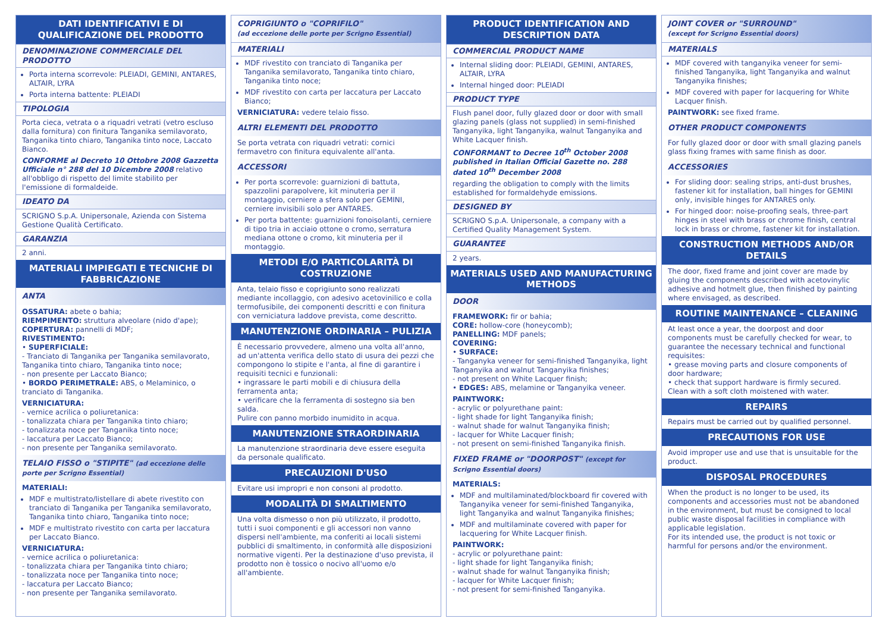DATI IDENTIFICATIVI E DI QUALIFICAZIONE DEL PRODOTTO
DENOMINAZIONE COMMERCIALE DEL PRODOTTO
Porta interna scorrevole: PLEIADI, GEMINI, ANTARES, ALTAIR, LYRA
Porta interna battente: PLEIADI
TIPOLOGIA
Porta cieca, vetrata o a riquadri vetrati (vetro escluso dalla fornitura) con finitura Tanganika semilavorato, Tanganika tinto chiaro, Tanganika tinto noce, Laccato Bianco.
CONFORME al Decreto 10 Ottobre 2008 Gazzetta Ufficiale n° 288 del 10 Dicembre 2008 relativo all'obbligo di rispetto del limite stabilito per l'emissione di formaldeide.
IDEATO DA
SCRIGNO S.p.A. Unipersonale, Azienda con Sistema Gestione Qualità Certificato.
GARANZIA
2 anni.
MATERIALI IMPIEGATI E TECNICHE DI FABBRICAZIONE
ANTA
OSSATURA: abete o bahia;
RIEMPIMENTO: struttura alveolare (nido d'ape);
COPERTURA: pannelli di MDF;
RIVESTIMENTO:
• SUPERFICIALE:
- Tranciato di Tanganika per Tanganika semilavorato, Tanganika tinto chiaro, Tanganika tinto noce;
- non presente per Laccato Bianco;
• BORDO PERIMETRALE: ABS, o Melaminico, o tranciato di Tanganika.
VERNICIATURA:
- vernice acrilica o poliuretanica:
- tonalizzata chiara per Tanganika tinto chiaro;
- tonalizzata noce per Tanganika tinto noce;
- laccatura per Laccato Bianco;
- non presente per Tanganika semilavorato.
TELAIO FISSO o "STIPITE" (ad eccezione delle porte per Scrigno Essential)
MATERIALI:
MDF e multistrato/listellare di abete rivestito con tranciato di Tanganika per Tanganika semilavorato, Tanganika tinto chiaro, Tanganika tinto noce;
MDF e multistrato rivestito con carta per laccatura per Laccato Bianco.
VERNICIATURA:
- vernice acrilica o poliuretanica:
- tonalizzata chiara per Tanganika tinto chiaro;
- tonalizzata noce per Tanganika tinto noce;
- laccatura per Laccato Bianco;
- non presente per Tanganika semilavorato.
COPRIGIUNTO o "COPRIFILO"
(ad eccezione delle porte per Scrigno Essential)
MATERIALI
MDF rivestito con tranciato di Tanganika per Tanganika semilavorato, Tanganika tinto chiaro, Tanganika tinto noce;
MDF rivestito con carta per laccatura per Laccato Bianco;
VERNICIATURA: vedere telaio fisso.
ALTRI ELEMENTI DEL PRODOTTO
Se porta vetrata con riquadri vetrati: cornici fermavetro con finitura equivalente all'anta.
ACCESSORI
Per porta scorrevole: guarnizioni di battuta, spazzolini parapolvere, kit minuteria per il montaggio, cerniere a sfera solo per GEMINI, cerniere invisibili solo per ANTARES.
Per porta battente: guarnizioni fonoisolanti, cerniere di tipo tria in acciaio ottone o cromo, serratura mediana ottone o cromo, kit minuteria per il montaggio.
METODI E/O PARTICOLARITÀ DI COSTRUZIONE
Anta, telaio fisso e coprigiunto sono realizzati mediante incollaggio, con adesivo acetovinilico e colla termofusibile, dei componenti descritti e con finitura con verniciatura laddove prevista, come descritto.
MANUTENZIONE ORDINARIA – PULIZIA
È necessario provvedere, almeno una volta all'anno, ad un'attenta verifica dello stato di usura dei pezzi che compongono lo stipite e l'anta, al fine di garantire i requisiti tecnici e funzionali:
• ingrassare le parti mobili e di chiusura della ferramenta anta;
• verificare che la ferramenta di sostegno sia ben salda.
Pulire con panno morbido inumidito in acqua.
MANUTENZIONE STRAORDINARIA
La manutenzione straordinaria deve essere eseguita da personale qualificato.
PRECAUZIONI D'USO
Evitare usi impropri e non consoni al prodotto.
MODALITÀ DI SMALTIMENTO
Una volta dismesso o non più utilizzato, il prodotto, tutti i suoi componenti e gli accessori non vanno dispersi nell'ambiente, ma conferiti ai locali sistemi pubblici di smaltimento, in conformità alle disposizioni normative vigenti. Per la destinazione d'uso prevista, il prodotto non è tossico o nocivo all'uomo e/o all'ambiente.
PRODUCT IDENTIFICATION AND DESCRIPTION DATA
COMMERCIAL PRODUCT NAME
Internal sliding door: PLEIADI, GEMINI, ANTARES, ALTAIR, LYRA
Internal hinged door: PLEIADI
PRODUCT TYPE
Flush panel door, fully glazed door or door with small glazing panels (glass not supplied) in semi-finished Tanganyika, light Tanganyika, walnut Tanganyika and White Lacquer finish.
CONFORMANT to Decree 10<sup>th</sup> October 2008 published in Italian Official Gazette no. 288 dated 10<sup>th</sup> December 2008
regarding the obligation to comply with the limits established for formaldehyde emissions.
DESIGNED BY
SCRIGNO S.p.A. Unipersonale, a company with a Certified Quality Management System.
GUARANTEE
2 years.
MATERIALS USED AND MANUFACTURING METHODS
DOOR
FRAMEWORK: fir or bahia;
CORE: hollow-core (honeycomb);
PANELLING: MDF panels;
COVERING:
• SURFACE:
- Tanganyka veneer for semi-finished Tanganyika, light Tanganyika and walnut Tanganyika finishes;
- not present on White Lacquer finish;
• EDGES: ABS, melamine or Tanganyika veneer.
PAINTWORK:
- acrylic or polyurethane paint:
- light shade for light Tanganyika finish;
- walnut shade for walnut Tanganyika finish;
- lacquer for White Lacquer finish;
- not present on semi-finished Tanganyika finish.
FIXED FRAME or "DOORPOST" (except for Scrigno Essential doors)
MATERIALS:
MDF and multilaminated/blockboard fir covered with Tanganyika veneer for semi-finished Tanganyika, light Tanganyika and walnut Tanganyika finishes;
MDF and multilaminate covered with paper for lacquering for White Lacquer finish.
PAINTWORK:
- acrylic or polyurethane paint:
- light shade for light Tanganyika finish;
- walnut shade for walnut Tanganyika finish;
- lacquer for White Lacquer finish;
- not present for semi-finished Tanganyika.
JOINT COVER or "SURROUND"
(except for Scrigno Essential doors)
MATERIALS
MDF covered with tanganyika veneer for semi-finished Tanganyika, light Tanganyika and walnut Tanganyika finishes;
MDF covered with paper for lacquering for White Lacquer finish.
PAINTWORK: see fixed frame.
OTHER PRODUCT COMPONENTS
For fully glazed door or door with small glazing panels glass fixing frames with same finish as door.
ACCESSORIES
For sliding door: sealing strips, anti-dust brushes, fastener kit for installation, ball hinges for GEMINI only, invisible hinges for ANTARES only.
For hinged door: noise-proofing seals, three-part hinges in steel with brass or chrome finish, central lock in brass or chrome, fastener kit for installation.
CONSTRUCTION METHODS AND/OR DETAILS
The door, fixed frame and joint cover are made by gluing the components described with acetovinylic adhesive and hotmelt glue, then finished by painting where envisaged, as described.
ROUTINE MAINTENANCE – CLEANING
At least once a year, the doorpost and door components must be carefully checked for wear, to guarantee the necessary technical and functional requisites:
• grease moving parts and closure components of door hardware;
• check that support hardware is firmly secured.
Clean with a soft cloth moistened with water.
REPAIRS
Repairs must be carried out by qualified personnel.
PRECAUTIONS FOR USE
Avoid improper use and use that is unsuitable for the product.
DISPOSAL PROCEDURES
When the product is no longer to be used, its components and accessories must not be abandoned in the environment, but must be consigned to local public waste disposal facilities in compliance with applicable legislation.
For its intended use, the product is not toxic or harmful for persons and/or the environment.